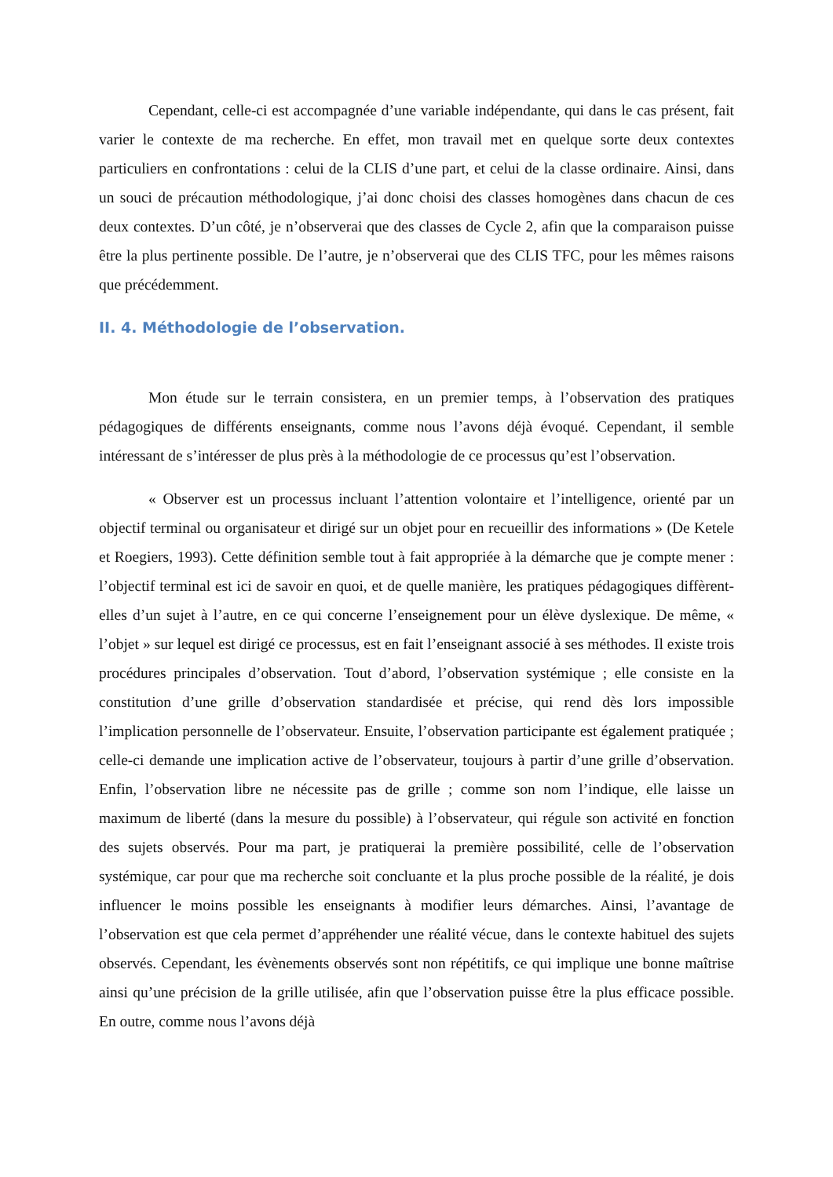Cependant, celle-ci est accompagnée d’une variable indépendante, qui dans le cas présent, fait varier le contexte de ma recherche. En effet, mon travail met en quelque sorte deux contextes particuliers en confrontations : celui de la CLIS d’une part, et celui de la classe ordinaire. Ainsi, dans un souci de précaution méthodologique, j’ai donc choisi des classes homogènes dans chacun de ces deux contextes. D’un côté, je n’observerai que des classes de Cycle 2, afin que la comparaison puisse être la plus pertinente possible. De l’autre, je n’observerai que des CLIS TFC, pour les mêmes raisons que précédemment.
II. 4. Méthodologie de l’observation.
Mon étude sur le terrain consistera, en un premier temps, à l’observation des pratiques pédagogiques de différents enseignants, comme nous l’avons déjà évoqué. Cependant, il semble intéressant de s’intéresser de plus près à la méthodologie de ce processus qu’est l’observation.
« Observer est un processus incluant l’attention volontaire et l’intelligence, orienté par un objectif terminal ou organisateur et dirigé sur un objet pour en recueillir des informations » (De Ketele et Roegiers, 1993). Cette définition semble tout à fait appropriée à la démarche que je compte mener : l’objectif terminal est ici de savoir en quoi, et de quelle manière, les pratiques pédagogiques diffèrent-elles d’un sujet à l’autre, en ce qui concerne l’enseignement pour un élève dyslexique. De même, « l’objet » sur lequel est dirigé ce processus, est en fait l’enseignant associé à ses méthodes. Il existe trois procédures principales d’observation. Tout d’abord, l’observation systémique ; elle consiste en la constitution d’une grille d’observation standardisée et précise, qui rend dès lors impossible l’implication personnelle de l’observateur. Ensuite, l’observation participante est également pratiquée ; celle-ci demande une implication active de l’observateur, toujours à partir d’une grille d’observation. Enfin, l’observation libre ne nécessite pas de grille ; comme son nom l’indique, elle laisse un maximum de liberté (dans la mesure du possible) à l’observateur, qui régule son activité en fonction des sujets observés. Pour ma part, je pratiquerai la première possibilité, celle de l’observation systémique, car pour que ma recherche soit concluante et la plus proche possible de la réalité, je dois influencer le moins possible les enseignants à modifier leurs démarches. Ainsi, l’avantage de l’observation est que cela permet d’appréhender une réalité vécue, dans le contexte habituel des sujets observés. Cependant, les évènements observés sont non répétitifs, ce qui implique une bonne maîtrise ainsi qu’une précision de la grille utilisée, afin que l’observation puisse être la plus efficace possible. En outre, comme nous l’avons déjà